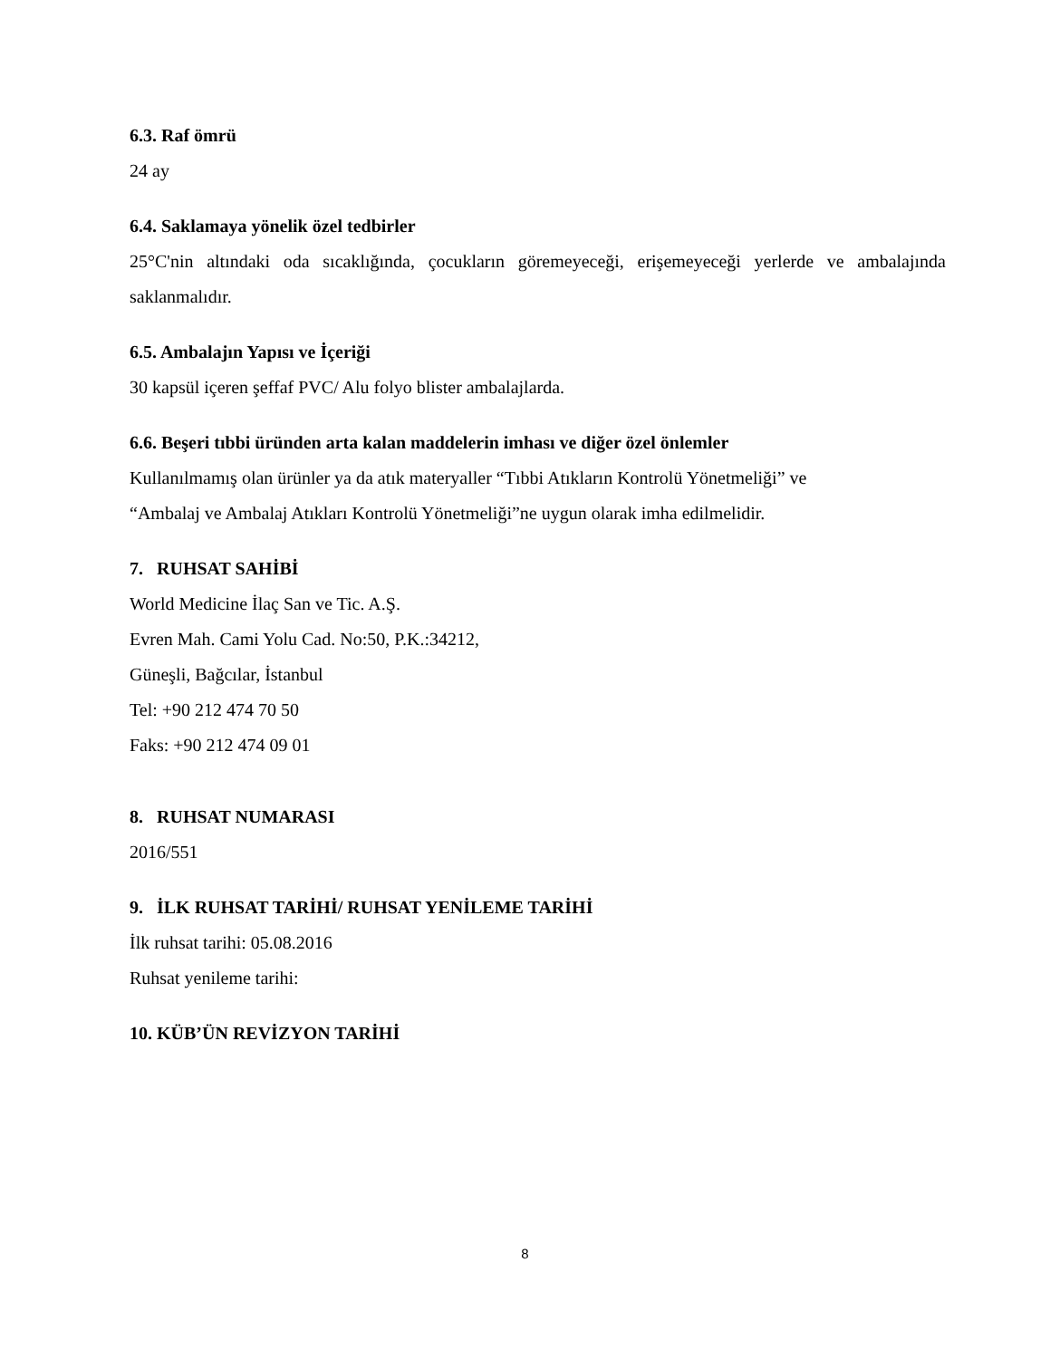6.3. Raf ömrü
24 ay
6.4. Saklamaya yönelik özel tedbirler
25°C'nin altındaki oda sıcaklığında, çocukların göremeyeceği, erişemeyeceği yerlerde ve ambalajında saklanmalıdır.
6.5. Ambalajın Yapısı ve İçeriği
30 kapsül içeren şeffaf PVC/ Alu folyo blister ambalajlarda.
6.6. Beşeri tıbbi üründen arta kalan maddelerin imhası ve diğer özel önlemler
Kullanılmamış olan ürünler ya da atık materyaller “Tıbbi Atıkların Kontrolü Yönetmeliği” ve
“Ambalaj ve Ambalaj Atıkları Kontrolü Yönetmeliği”ne uygun olarak imha edilmelidir.
7. RUHSAT SAHİBİ
World Medicine İlaç San ve Tic. A.Ş.
Evren Mah. Cami Yolu Cad. No:50, P.K.:34212,
Güneşli, Bağcılar, İstanbul
Tel: +90 212 474 70 50
Faks: +90 212 474 09 01
8. RUHSAT NUMARASI
2016/551
9. İLK RUHSAT TARİHİ/ RUHSAT YENİLEME TARİHİ
İlk ruhsat tarihi: 05.08.2016
Ruhsat yenileme tarihi:
10. KÜB’ÜN REVİZYON TARİHİ
8